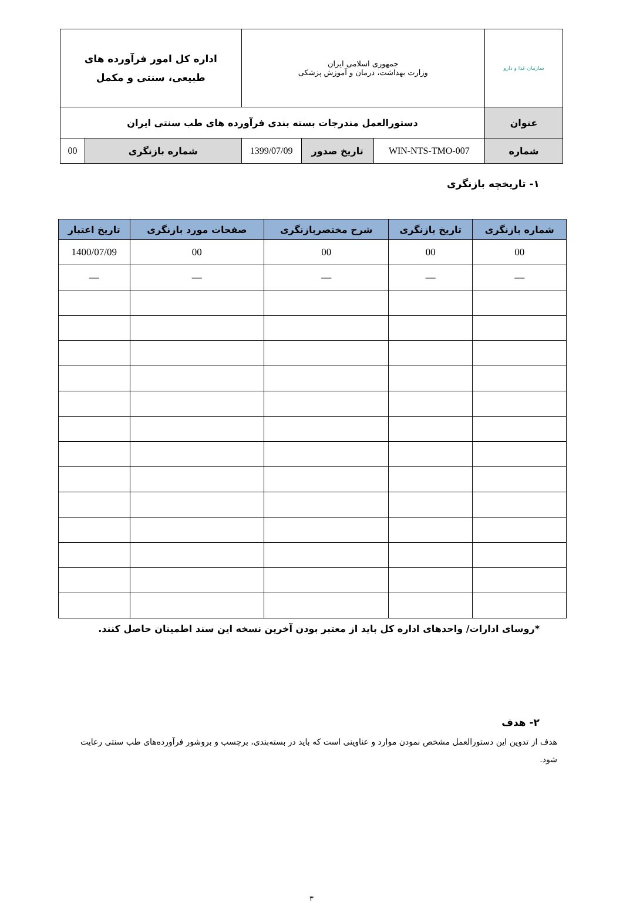| سازمان غذا و دارو | جمهوری اسلامی ایران وزارت بهداشت، درمان و آموزش پزشکی | | | اداره کل امور فرآورده های طبیعی، سنتی و مکمل | |
| عنوان | دستورالعمل مندرجات بسته بندی فرآورده های طب سنتی ایران | | | | |
| شماره | WIN-NTS-TMO-007 | تاریخ صدور | 1399/07/09 | شماره بازنگری | 00 |
۱- تاریخچه بازنگری
| شماره بازنگری | تاریخ بازنگری | شرح مختصربازنگری | صفحات مورد بازنگری | تاریخ اعتبار |
| --- | --- | --- | --- | --- |
| 00 | 00 | 00 | 00 | 1400/07/09 |
| — | — | — | — | — |
*روسای ادارات/ واحدهای اداره کل باید از معتبر بودن آخرین نسخه این سند اطمینان حاصل کنند.
۲- هدف
هدف از تدوین این دستورالعمل مشخص نمودن موارد و عناوینی است که باید در بسته‌بندی، برچسب و بروشور فرآورده‌های طب سنتی رعایت شود.
۳